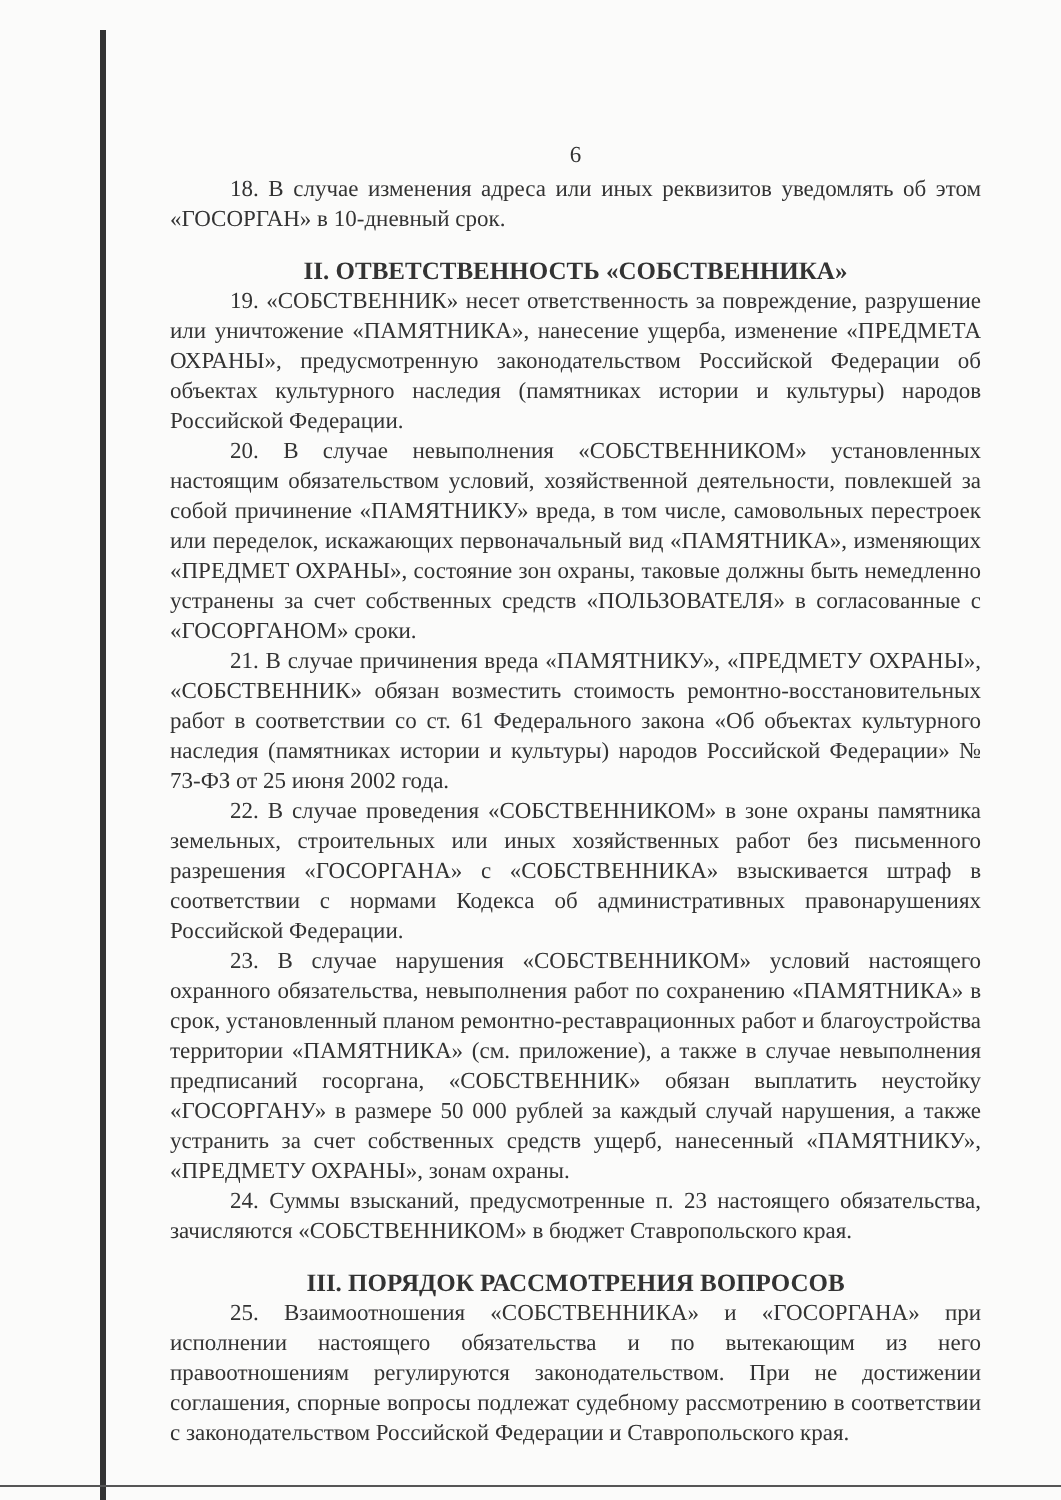6
18. В случае изменения адреса или иных реквизитов уведомлять об этом «ГОСОРГАН» в 10-дневный срок.
II. ОТВЕТСТВЕННОСТЬ «СОБСТВЕННИКА»
19. «СОБСТВЕННИК» несет ответственность за повреждение, разрушение или уничтожение «ПАМЯТНИКА», нанесение ущерба, изменение «ПРЕДМЕТА ОХРАНЫ», предусмотренную законодательством Российской Федерации об объектах культурного наследия (памятниках истории и культуры) народов Российской Федерации.
20. В случае невыполнения «СОБСТВЕННИКОМ» установленных настоящим обязательством условий, хозяйственной деятельности, повлекшей за собой причинение «ПАМЯТНИКУ» вреда, в том числе, самовольных перестроек или переделок, искажающих первоначальный вид «ПАМЯТНИКА», изменяющих «ПРЕДМЕТ ОХРАНЫ», состояние зон охраны, таковые должны быть немедленно устранены за счет собственных средств «ПОЛЬЗОВАТЕЛЯ» в согласованные с «ГОСОРГАНОМ» сроки.
21. В случае причинения вреда «ПАМЯТНИКУ», «ПРЕДМЕТУ ОХРАНЫ», «СОБСТВЕННИК» обязан возместить стоимость ремонтно-восстановительных работ в соответствии со ст. 61 Федерального закона «Об объектах культурного наследия (памятниках истории и культуры) народов Российской Федерации» № 73-ФЗ от 25 июня 2002 года.
22. В случае проведения «СОБСТВЕННИКОМ» в зоне охраны памятника земельных, строительных или иных хозяйственных работ без письменного разрешения «ГОСОРГАНА» с «СОБСТВЕННИКА» взыскивается штраф в соответствии с нормами Кодекса об административных правонарушениях Российской Федерации.
23. В случае нарушения «СОБСТВЕННИКОМ» условий настоящего охранного обязательства, невыполнения работ по сохранению «ПАМЯТНИКА» в срок, установленный планом ремонтно-реставрационных работ и благоустройства территории «ПАМЯТНИКА» (см. приложение), а также в случае невыполнения предписаний госоргана, «СОБСТВЕННИК» обязан выплатить неустойку «ГОСОРГАНУ» в размере 50 000 рублей за каждый случай нарушения, а также устранить за счет собственных средств ущерб, нанесенный «ПАМЯТНИКУ», «ПРЕДМЕТУ ОХРАНЫ», зонам охраны.
24. Суммы взысканий, предусмотренные п. 23 настоящего обязательства, зачисляются «СОБСТВЕННИКОМ» в бюджет Ставропольского края.
III. ПОРЯДОК РАССМОТРЕНИЯ ВОПРОСОВ
25. Взаимоотношения «СОБСТВЕННИКА» и «ГОСОРГАНА» при исполнении настоящего обязательства и по вытекающим из него правоотношениям регулируются законодательством. При не достижении соглашения, спорные вопросы подлежат судебному рассмотрению в соответствии с законодательством Российской Федерации и Ставропольского края.